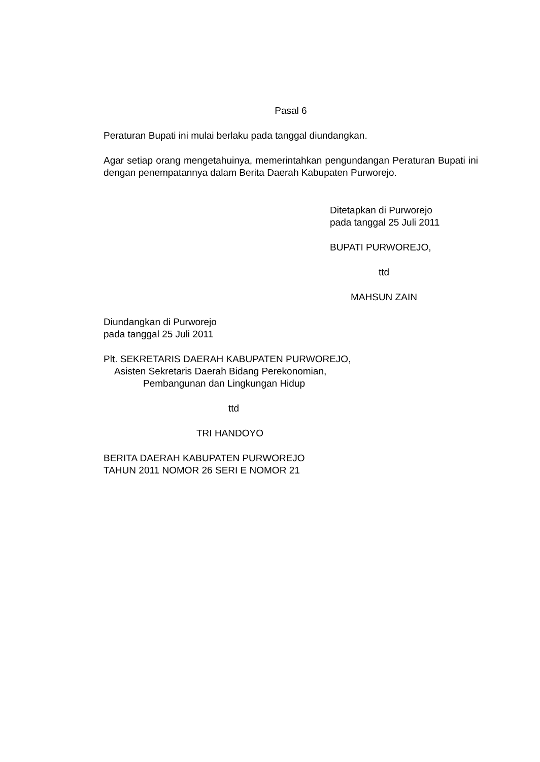Pasal 6
Peraturan Bupati ini mulai berlaku pada tanggal diundangkan.
Agar setiap orang mengetahuinya, memerintahkan pengundangan Peraturan Bupati ini dengan penempatannya dalam Berita Daerah Kabupaten Purworejo.
Ditetapkan di Purworejo
pada tanggal 25 Juli 2011
BUPATI PURWOREJO,
ttd
MAHSUN ZAIN
Diundangkan di Purworejo
pada tanggal 25 Juli 2011
Plt. SEKRETARIS DAERAH KABUPATEN PURWOREJO,
Asisten Sekretaris Daerah Bidang Perekonomian,
Pembangunan dan Lingkungan Hidup
ttd
TRI HANDOYO
BERITA DAERAH KABUPATEN PURWOREJO
TAHUN 2011 NOMOR 26 SERI E NOMOR 21